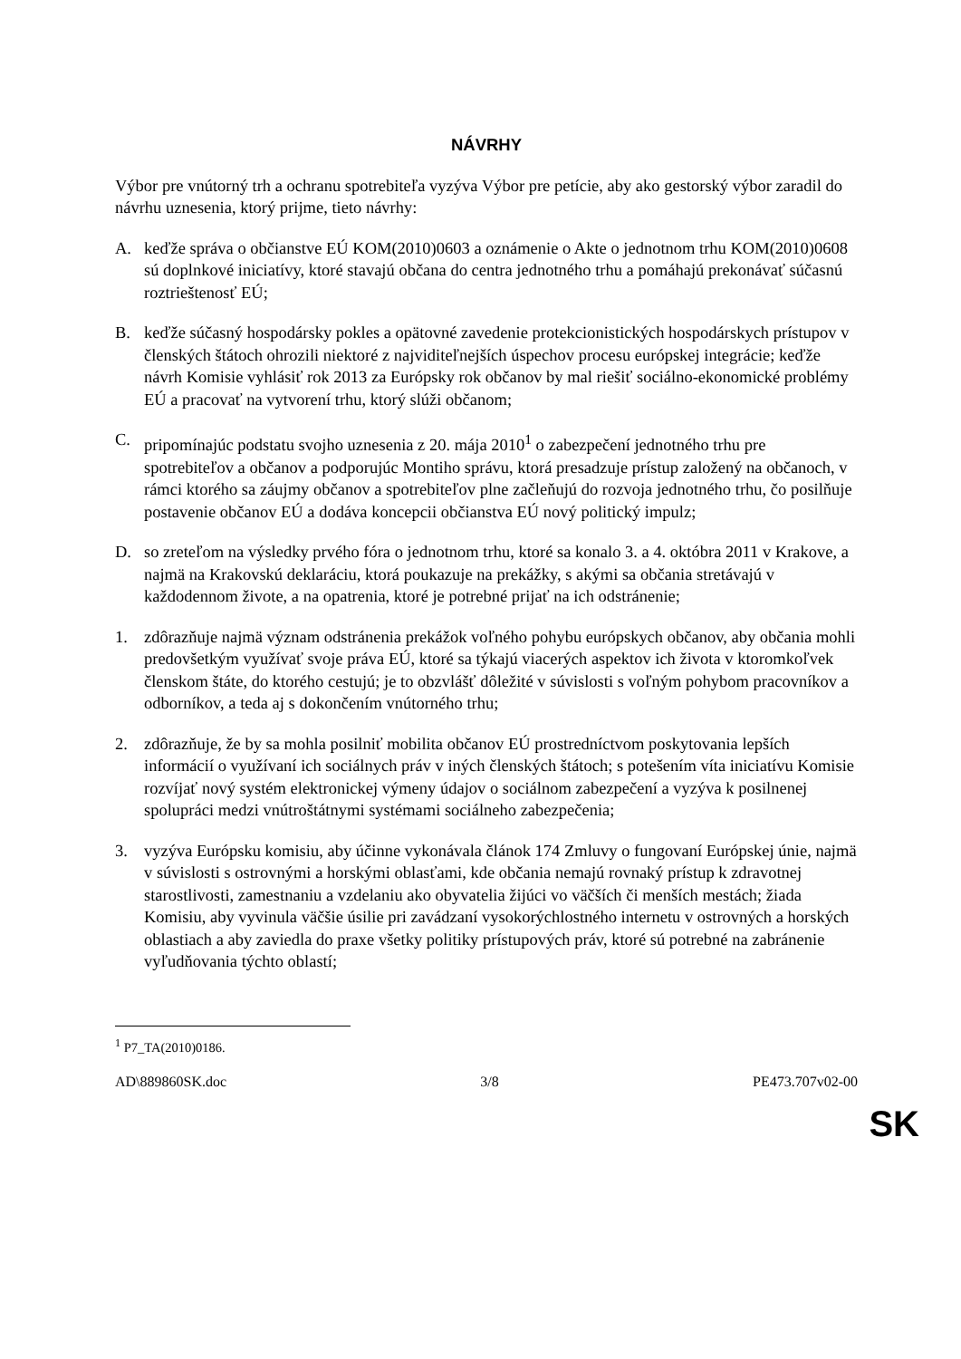NÁVRHY
Výbor pre vnútorný trh a ochranu spotrebiteľa vyzýva Výbor pre petície, aby ako gestorský výbor zaradil do návrhu uznesenia, ktorý prijme, tieto návrhy:
A. keďže správa o občianstve EÚ KOM(2010)0603 a oznámenie o Akte o jednotnom trhu KOM(2010)0608 sú doplnkové iniciatívy, ktoré stavajú občana do centra jednotného trhu a pomáhajú prekonávať súčasnú roztrieštenosť EÚ;
B. keďže súčasný hospodársky pokles a opätovné zavedenie protekcionistických hospodárskych prístupov v členských štátoch ohrozili niektoré z najviditeľnejších úspechov procesu európskej integrácie; keďže návrh Komisie vyhlásiť rok 2013 za Európsky rok občanov by mal riešiť sociálno-ekonomické problémy EÚ a pracovať na vytvorení trhu, ktorý slúži občanom;
C. pripomínajúc podstatu svojho uznesenia z 20. mája 2010<sup>1</sup> o zabezpečení jednotného trhu pre spotrebiteľov a občanov a podporujúc Montiho správu, ktorá presadzuje prístup založený na občanoch, v rámci ktorého sa záujmy občanov a spotrebiteľov plne začleňujú do rozvoja jednotného trhu, čo posilňuje postavenie občanov EÚ a dodáva koncepcii občianstva EÚ nový politický impulz;
D. so zreteľom na výsledky prvého fóra o jednotnom trhu, ktoré sa konalo 3. a 4. októbra 2011 v Krakove, a najmä na Krakovskú deklaráciu, ktorá poukazuje na prekážky, s akými sa občania stretávajú v každodennom živote, a na opatrenia, ktoré je potrebné prijať na ich odstránenie;
1. zdôrazňuje najmä význam odstránenia prekážok voľného pohybu európskych občanov, aby občania mohli predovšetkým využívať svoje práva EÚ, ktoré sa týkajú viacerých aspektov ich života v ktoromkoľvek členskom štáte, do ktorého cestujú; je to obzvlášť dôležité v súvislosti s voľným pohybom pracovníkov a odborníkov, a teda aj s dokončením vnútorného trhu;
2. zdôrazňuje, že by sa mohla posilniť mobilita občanov EÚ prostredníctvom poskytovania lepších informácií o využívaní ich sociálnych práv v iných členských štátoch; s potešením víta iniciatívu Komisie rozvíjať nový systém elektronickej výmeny údajov o sociálnom zabezpečení a vyzýva k posilnenej spolupráci medzi vnútroštátnymi systémami sociálneho zabezpečenia;
3. vyzýva Európsku komisiu, aby účinne vykonávala článok 174 Zmluvy o fungovaní Európskej únie, najmä v súvislosti s ostrovnými a horskými oblasťami, kde občania nemajú rovnaký prístup k zdravotnej starostlivosti, zamestnaniu a vzdelaniu ako obyvatelia žijúci vo väčších či menších mestách; žiada Komisiu, aby vyvinula väčšie úsilie pri zavádzaní vysokorýchlostného internetu v ostrovných a horských oblastiach a aby zaviedla do praxe všetky politiky prístupových práv, ktoré sú potrebné na zabránenie vyľudňovania týchto oblastí;
<sup>1</sup> P7_TA(2010)0186.
AD\889860SK.doc 3/8 PE473.707v02-00
SK